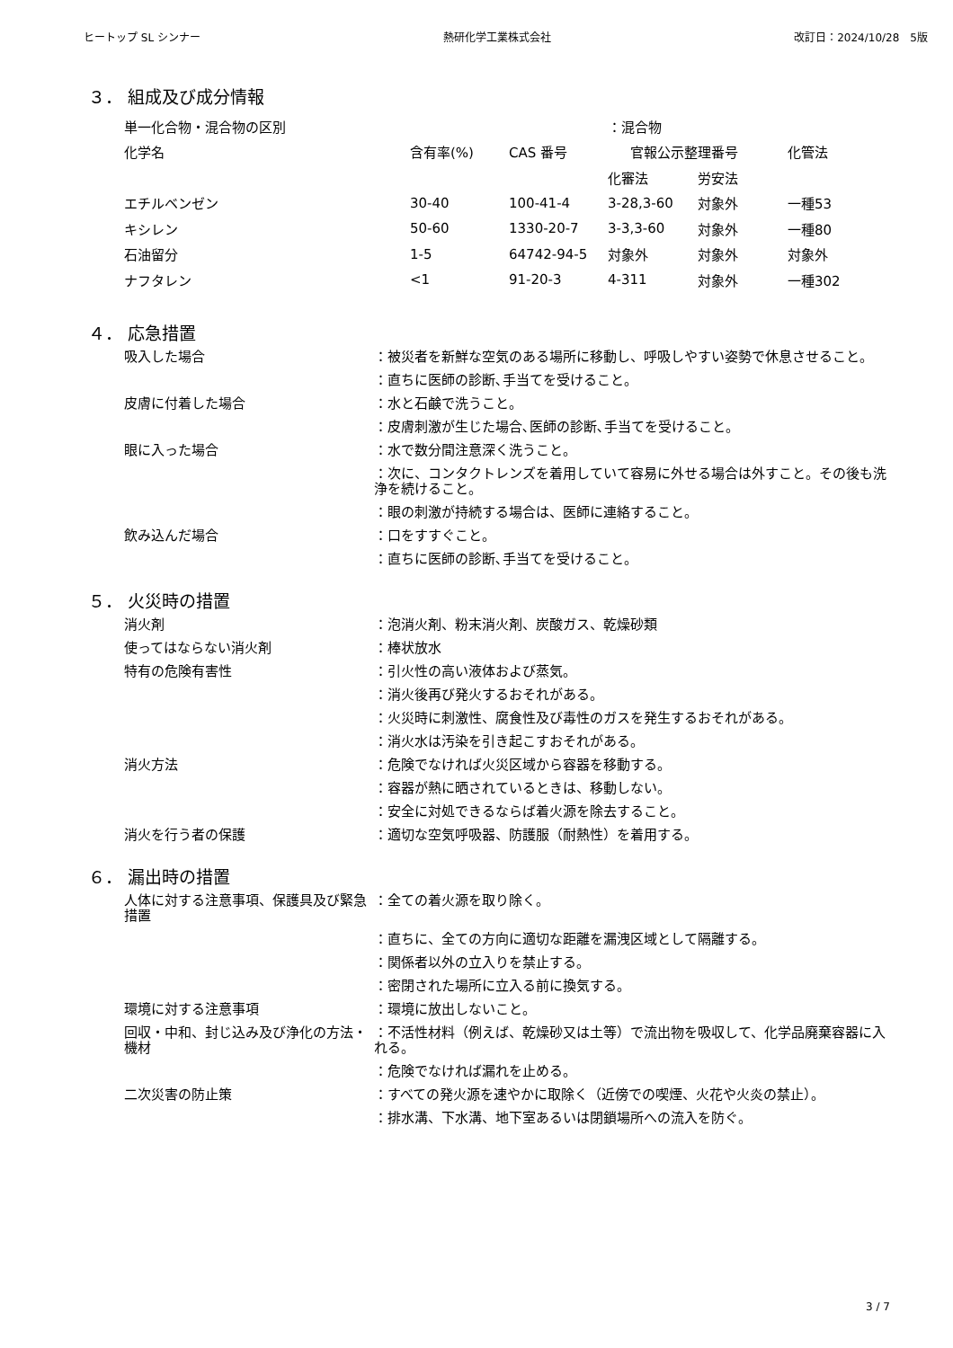ヒートップ SL シンナー 熱研化学工業株式会社 改訂日：2024/10/28　5版
３． 組成及び成分情報
| 単一化合物・混合物の区別 | | | ：混合物 | | |
| 化学名 | 含有率(%) | CAS 番号 | 官報公示整理番号 | | 化管法 |
| | | | 化審法 | 労安法 | |
| エチルベンゼン | 30-40 | 100-41-4 | 3-28,3-60 | 対象外 | 一種53 |
| キシレン | 50-60 | 1330-20-7 | 3-3,3-60 | 対象外 | 一種80 |
| 石油留分 | 1-5 | 64742-94-5 | 対象外 | 対象外 | 対象外 |
| ナフタレン | <1 | 91-20-3 | 4-311 | 対象外 | 一種302 |
４． 応急措置
| 吸入した場合 | ：被災者を新鮮な空気のある場所に移動し、呼吸しやすい姿勢で休息させること。 |
| | ：直ちに医師の診断､手当てを受けること。 |
| 皮膚に付着した場合 | ：水と石鹸で洗うこと。 |
| | ：皮膚刺激が生じた場合､医師の診断､手当てを受けること。 |
| 眼に入った場合 | ：水で数分間注意深く洗うこと。 |
| | ：次に、コンタクトレンズを着用していて容易に外せる場合は外すこと。その後も洗浄を続けること。 |
| | ：眼の刺激が持続する場合は、医師に連絡すること。 |
| 飲み込んだ場合 | ：口をすすぐこと。 |
| | ：直ちに医師の診断､手当てを受けること。 |
５． 火災時の措置
| 消火剤 | ：泡消火剤、粉末消火剤、炭酸ガス、乾燥砂類 |
| 使ってはならない消火剤 | ：棒状放水 |
| 特有の危険有害性 | ：引火性の高い液体および蒸気。 |
| | ：消火後再び発火するおそれがある。 |
| | ：火災時に刺激性、腐食性及び毒性のガスを発生するおそれがある。 |
| | ：消火水は汚染を引き起こすおそれがある。 |
| 消火方法 | ：危険でなければ火災区域から容器を移動する。 |
| | ：容器が熱に晒されているときは、移動しない。 |
| | ：安全に対処できるならば着火源を除去すること。 |
| 消火を行う者の保護 | ：適切な空気呼吸器、防護服（耐熱性）を着用する。 |
６． 漏出時の措置
| 人体に対する注意事項、保護具及び緊急措置 | ：全ての着火源を取り除く。 |
| | ：直ちに、全ての方向に適切な距離を漏洩区域として隔離する。 |
| | ：関係者以外の立入りを禁止する。 |
| | ：密閉された場所に立入る前に換気する。 |
| 環境に対する注意事項 | ：環境に放出しないこと。 |
| 回収・中和、封じ込み及び浄化の方法・機材 | ：不活性材料（例えば、乾燥砂又は土等）で流出物を吸収して、化学品廃棄容器に入れる。 |
| | ：危険でなければ漏れを止める。 |
| 二次災害の防止策 | ：すべての発火源を速やかに取除く（近傍での喫煙、火花や火炎の禁止）。 |
| | ：排水溝、下水溝、地下室あるいは閉鎖場所への流入を防ぐ。 |
3 / 7